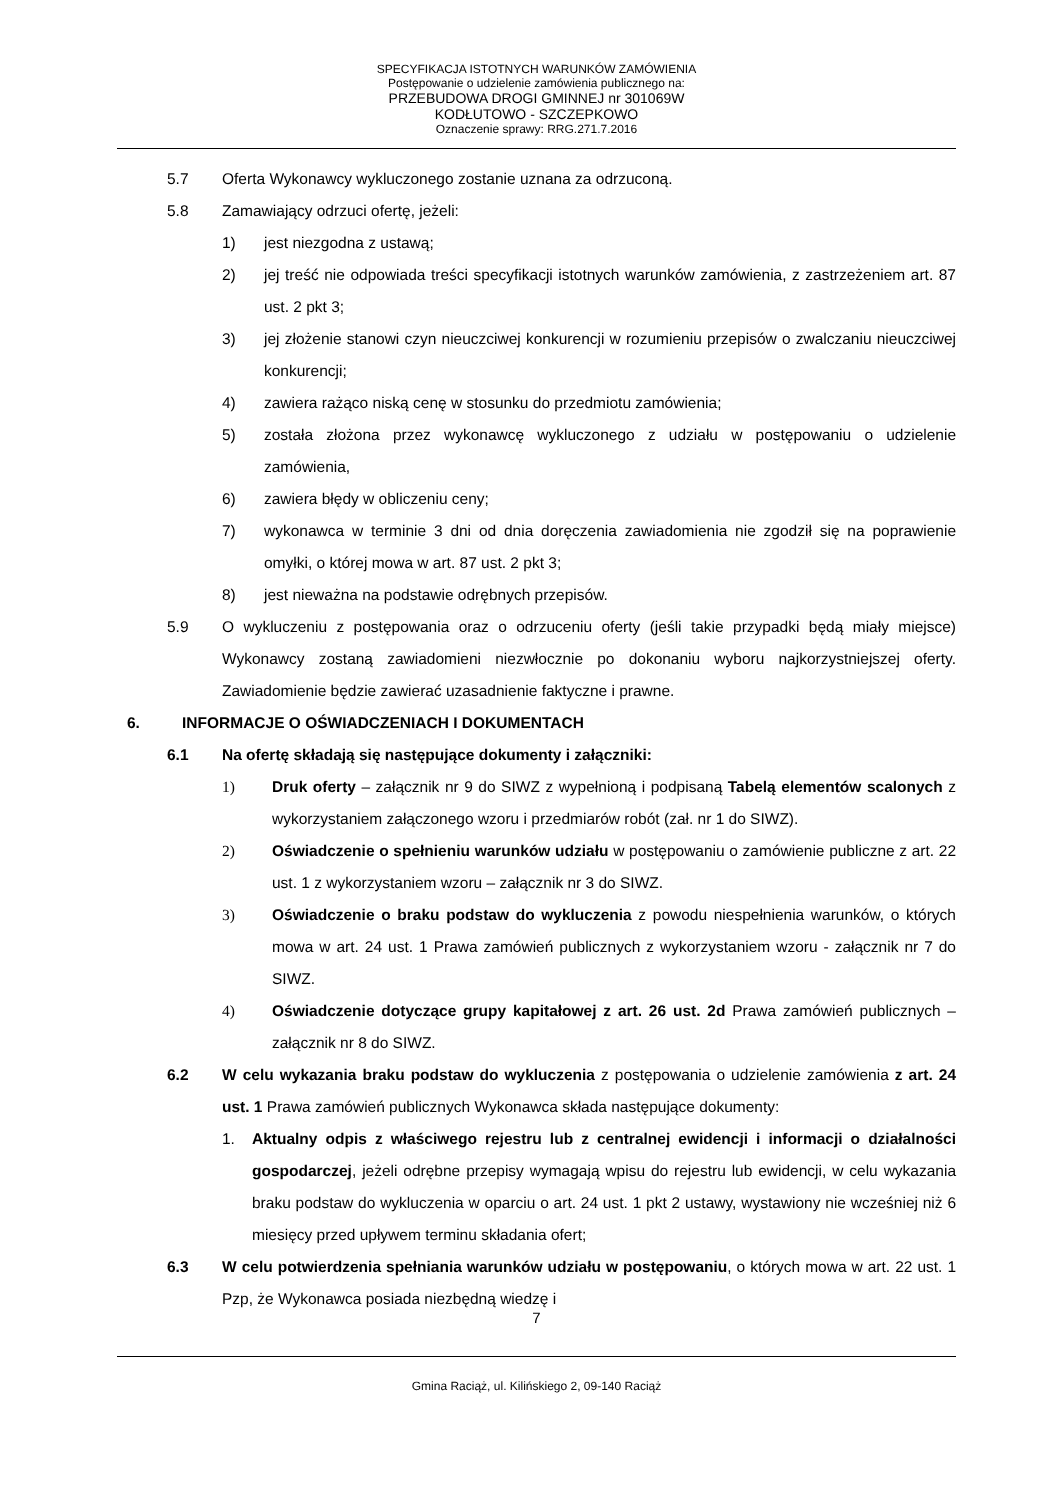SPECYFIKACJA ISTOTNYCH WARUNKÓW ZAMÓWIENIA
Postępowanie o udzielenie zamówienia publicznego na:
PRZEBUDOWA DROGI GMINNEJ nr 301069W
KODŁUTOWO - SZCZEPKOWO
Oznaczenie sprawy: RRG.271.7.2016
5.7 Oferta Wykonawcy wykluczonego zostanie uznana za odrzuconą.
5.8 Zamawiający odrzuci ofertę, jeżeli:
1) jest niezgodna z ustawą;
2) jej treść nie odpowiada treści specyfikacji istotnych warunków zamówienia, z zastrzeżeniem art. 87 ust. 2 pkt 3;
3) jej złożenie stanowi czyn nieuczciwej konkurencji w rozumieniu przepisów o zwalczaniu nieuczciwej konkurencji;
4) zawiera rażąco niską cenę w stosunku do przedmiotu zamówienia;
5) została złożona przez wykonawcę wykluczonego z udziału w postępowaniu o udzielenie zamówienia,
6) zawiera błędy w obliczeniu ceny;
7) wykonawca w terminie 3 dni od dnia doręczenia zawiadomienia nie zgodził się na poprawienie omyłki, o której mowa w art. 87 ust. 2 pkt 3;
8) jest nieważna na podstawie odrębnych przepisów.
5.9 O wykluczeniu z postępowania oraz o odrzuceniu oferty (jeśli takie przypadki będą miały miejsce) Wykonawcy zostaną zawiadomieni niezwłocznie po dokonaniu wyboru najkorzystniejszej oferty. Zawiadomienie będzie zawierać uzasadnienie faktyczne i prawne.
6. INFORMACJE O OŚWIADCZENIACH I DOKUMENTACH
6.1 Na ofertę składają się następujące dokumenty i załączniki:
1) Druk oferty – załącznik nr 9 do SIWZ z wypełnioną i podpisaną Tabelą elementów scalonych z wykorzystaniem załączonego wzoru i przedmiarów robót (zał. nr 1 do SIWZ).
2) Oświadczenie o spełnieniu warunków udziału w postępowaniu o zamówienie publiczne z art. 22 ust. 1 z wykorzystaniem wzoru – załącznik nr 3 do SIWZ.
3) Oświadczenie o braku podstaw do wykluczenia z powodu niespełnienia warunków, o których mowa w art. 24 ust. 1 Prawa zamówień publicznych z wykorzystaniem wzoru - załącznik nr 7 do SIWZ.
4) Oświadczenie dotyczące grupy kapitałowej z art. 26 ust. 2d Prawa zamówień publicznych – załącznik nr 8 do SIWZ.
6.2 W celu wykazania braku podstaw do wykluczenia z postępowania o udzielenie zamówienia z art. 24 ust. 1 Prawa zamówień publicznych Wykonawca składa następujące dokumenty:
1. Aktualny odpis z właściwego rejestru lub z centralnej ewidencji i informacji o działalności gospodarczej, jeżeli odrębne przepisy wymagają wpisu do rejestru lub ewidencji, w celu wykazania braku podstaw do wykluczenia w oparciu o art. 24 ust. 1 pkt 2 ustawy, wystawiony nie wcześniej niż 6 miesięcy przed upływem terminu składania ofert;
6.3 W celu potwierdzenia spełniania warunków udziału w postępowaniu, o których mowa w art. 22 ust. 1 Pzp, że Wykonawca posiada niezbędną wiedzę i
7
Gmina Raciąż, ul. Kilińskiego 2, 09-140 Raciąż